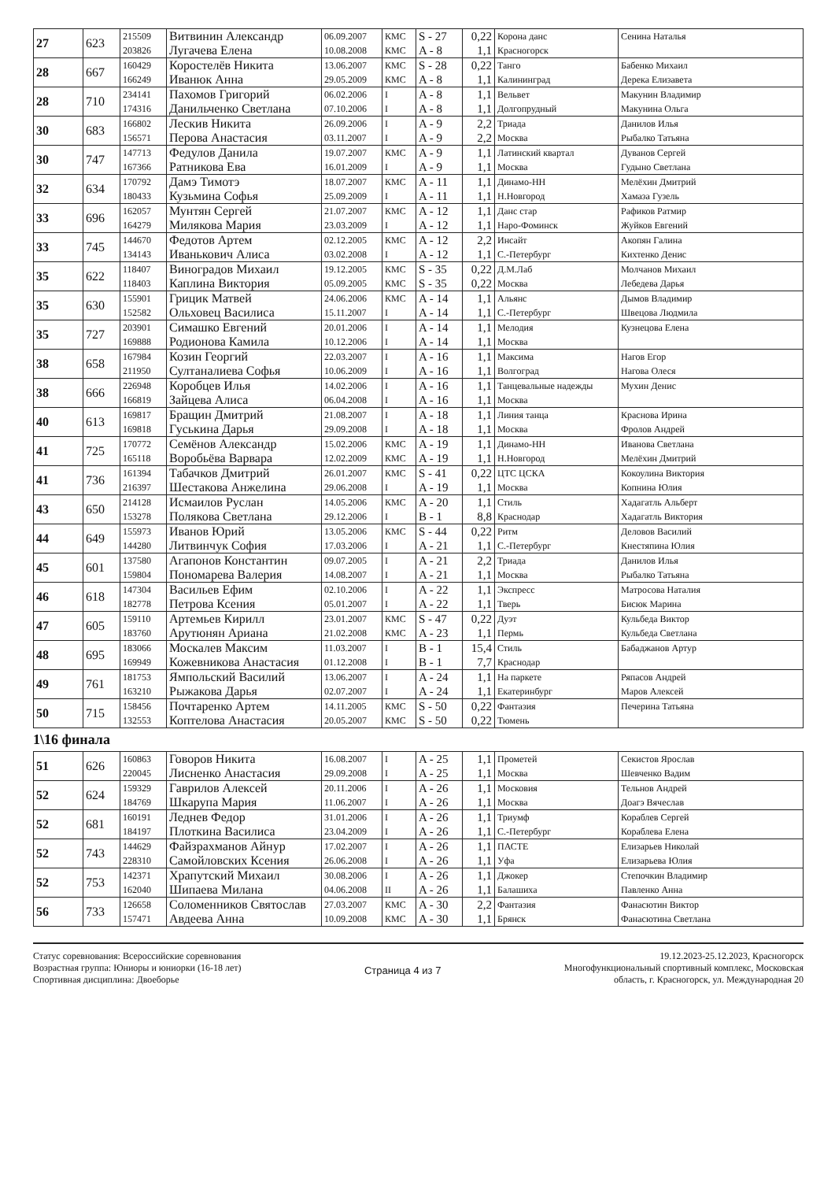| 27 | 623 | 215509 203826 | Витвинин Александр Лугачева Елена | 06.09.2007 10.08.2008 | КМС КМС | S - 27 A - 8 | 0,22 1,1 | Корона данс Красногорск | Сенина Наталья |
| 28 | 667 | 160429 166249 | Коростелёв Никита Иванюк Анна | 13.06.2007 29.05.2009 | КМС КМС | S - 28 A - 8 | 0,22 1,1 | Танго Калининград | Бабенко Михаил Дерека Елизавета |
| 28 | 710 | 234141 174316 | Пахомов Григорий Данильченко Светлана | 06.02.2006 07.10.2006 | I I | A - 8 A - 8 | 1,1 1,1 | Вельвет Долгопрудный | Макунин Владимир Макунина Ольга |
| 30 | 683 | 166802 156571 | Лескив Никита Перова Анастасия | 26.09.2006 03.11.2007 | I I | A - 9 A - 9 | 2,2 2,2 | Триада Москва | Данилов Илья Рыбалко Татьяна |
| 30 | 747 | 147713 167366 | Федулов Данила Ратникова Ева | 19.07.2007 16.01.2009 | КМС I | A - 9 A - 9 | 1,1 1,1 | Латинский квартал Москва | Дуванов Сергей Гудыно Светлана |
| 32 | 634 | 170792 180433 | Дамэ Тимотэ Кузьмина Софья | 18.07.2007 25.09.2009 | КМС I | A - 11 A - 11 | 1,1 1,1 | Динамо-НН Н.Новгород | Мелёхин Дмитрий Хамаза Гузель |
| 33 | 696 | 162057 164279 | Мунтян Сергей Милякова Мария | 21.07.2007 23.03.2009 | КМС I | A - 12 A - 12 | 1,1 1,1 | Данс стар Наро-Фоминск | Рафиков Ратмир Жуйков Евгений |
| 33 | 745 | 144670 134143 | Федотов Артем Иванькович Алиса | 02.12.2005 03.02.2008 | КМС I | A - 12 A - 12 | 2,2 1,1 | Инсайт С.-Петербург | Акопян Галина Кихтенко Денис |
| 35 | 622 | 118407 118403 | Виноградов Михаил Каплина Виктория | 19.12.2005 05.09.2005 | КМС КМС | S - 35 S - 35 | 0,22 0,22 | Д.М.Лаб Москва | Молчанов Михаил Лебедева Дарья |
| 35 | 630 | 155901 152582 | Грицик Матвей Ольховец Василиса | 24.06.2006 15.11.2007 | КМС I | A - 14 A - 14 | 1,1 1,1 | Альянс С.-Петербург | Дымов Владимир Швецова Людмила |
| 35 | 727 | 203901 169888 | Симашко Евгений Родионова Камила | 20.01.2006 10.12.2006 | I I | A - 14 A - 14 | 1,1 1,1 | Мелодия Москва | Кузнецова Елена |
| 38 | 658 | 167984 211950 | Козин Георгий Султаналиева Софья | 22.03.2007 10.06.2009 | I I | A - 16 A - 16 | 1,1 1,1 | Максима Волгоград | Нагов Егор Нагова Олеся |
| 38 | 666 | 226948 166819 | Коробцев Илья Зайцева Алиса | 14.02.2006 06.04.2008 | I I | A - 16 A - 16 | 1,1 1,1 | Танцевальные надежды Москва | Мухин Денис |
| 40 | 613 | 169817 169818 | Бращин Дмитрий Гуськина Дарья | 21.08.2007 29.09.2008 | I I | A - 18 A - 18 | 1,1 1,1 | Линия танца Москва | Краснова Ирина Фролов Андрей |
| 41 | 725 | 170772 165118 | Семёнов Александр Воробьёва Варвара | 15.02.2006 12.02.2009 | КМС КМС | A - 19 A - 19 | 1,1 1,1 | Динамо-НН Н.Новгород | Иванова Светлана Мелёхин Дмитрий |
| 41 | 736 | 161394 216397 | Табачков Дмитрий Шестакова Анжелина | 26.01.2007 29.06.2008 | КМС I | S - 41 A - 19 | 0,22 1,1 | ЦТС ЦСКА Москва | Кокоулина Виктория Копнина Юлия |
| 43 | 650 | 214128 153278 | Исмаилов Руслан Полякова Светлана | 14.05.2006 29.12.2006 | КМС I | A - 20 B - 1 | 1,1 8,8 | Стиль Краснодар | Хадагатль Альберт Хадагатль Виктория |
| 44 | 649 | 155973 144280 | Иванов Юрий Литвинчук София | 13.05.2006 17.03.2006 | КМС I | S - 44 A - 21 | 0,22 1,1 | Ритм С.-Петербург | Деловов Василий Кнестяпина Юлия |
| 45 | 601 | 137580 159804 | Агапонов Константин Пономарева Валерия | 09.07.2005 14.08.2007 | I I | A - 21 A - 21 | 2,2 1,1 | Триада Москва | Данилов Илья Рыбалко Татьяна |
| 46 | 618 | 147304 182778 | Васильев Ефим Петрова Ксения | 02.10.2006 05.01.2007 | I I | A - 22 A - 22 | 1,1 1,1 | Экспресс Тверь | Матросова Наталия Бисюк Марина |
| 47 | 605 | 159110 183760 | Артемьев Кирилл Арутюнян Ариана | 23.01.2007 21.02.2008 | КМС КМС | S - 47 A - 23 | 0,22 1,1 | Дуэт Пермь | Кульбеда Виктор Кульбеда Светлана |
| 48 | 695 | 183066 169949 | Москалев Максим Кожевникова Анастасия | 11.03.2007 01.12.2008 | I I | B - 1 B - 1 | 15,4 7,7 | Стиль Краснодар | Бабаджанов Артур |
| 49 | 761 | 181753 163210 | Ямпольский Василий Рыжакова Дарья | 13.06.2007 02.07.2007 | I I | A - 24 A - 24 | 1,1 1,1 | На паркете Екатеринбург | Ряпасов Андрей Маров Алексей |
| 50 | 715 | 158456 132553 | Почтаренко Артем Коптелова Анастасия | 14.11.2005 20.05.2007 | КМС КМС | S - 50 S - 50 | 0,22 0,22 | Фантазия Тюмень | Печерина Татьяна |
1\16 финала
| 51 | 626 | 160863 220045 | Говоров Никита Лисненко Анастасия | 16.08.2007 29.09.2008 | I I | A - 25 A - 25 | 1,1 1,1 | Прометей Москва | Секистов Ярослав Шевченко Вадим |
| 52 | 624 | 159329 184769 | Гаврилов Алексей Шкарупа Мария | 20.11.2006 11.06.2007 | I I | A - 26 A - 26 | 1,1 1,1 | Московия Москва | Тельнов Андрей Доагэ Вячеслав |
| 52 | 681 | 160191 184197 | Леднев Федор Плоткина Василиса | 31.01.2006 23.04.2009 | I I | A - 26 A - 26 | 1,1 1,1 | Триумф С.-Петербург | Кораблев Сергей Кораблева Елена |
| 52 | 743 | 144629 228310 | Файзрахманов Айнур Самойловских Ксения | 17.02.2007 26.06.2008 | I I | A - 26 A - 26 | 1,1 1,1 | ПАСТЕ Уфа | Елизарьев Николай Елизарьева Юлия |
| 52 | 753 | 142371 162040 | Храпутский Михаил Шипаева Милана | 30.08.2006 04.06.2008 | I II | A - 26 A - 26 | 1,1 1,1 | Джокер Балашиха | Степочкин Владимир Павленко Анна |
| 56 | 733 | 126658 157471 | Соломенников Святослав Авдеева Анна | 27.03.2007 10.09.2008 | КМС КМС | A - 30 A - 30 | 2,2 1,1 | Фантазия Брянск | Фанасютин Виктор Фанасютина Светлана |
Статус соревнования: Всероссийские соревнования
Возрастная группа: Юниоры и юниорки (16-18 лет)
Спортивная дисциплина: Двоеборье
Страница 4 из 7
19.12.2023-25.12.2023, Красногорск
Многофункциональный спортивный комплекс, Московская
область, г. Красногорск, ул. Международная 20